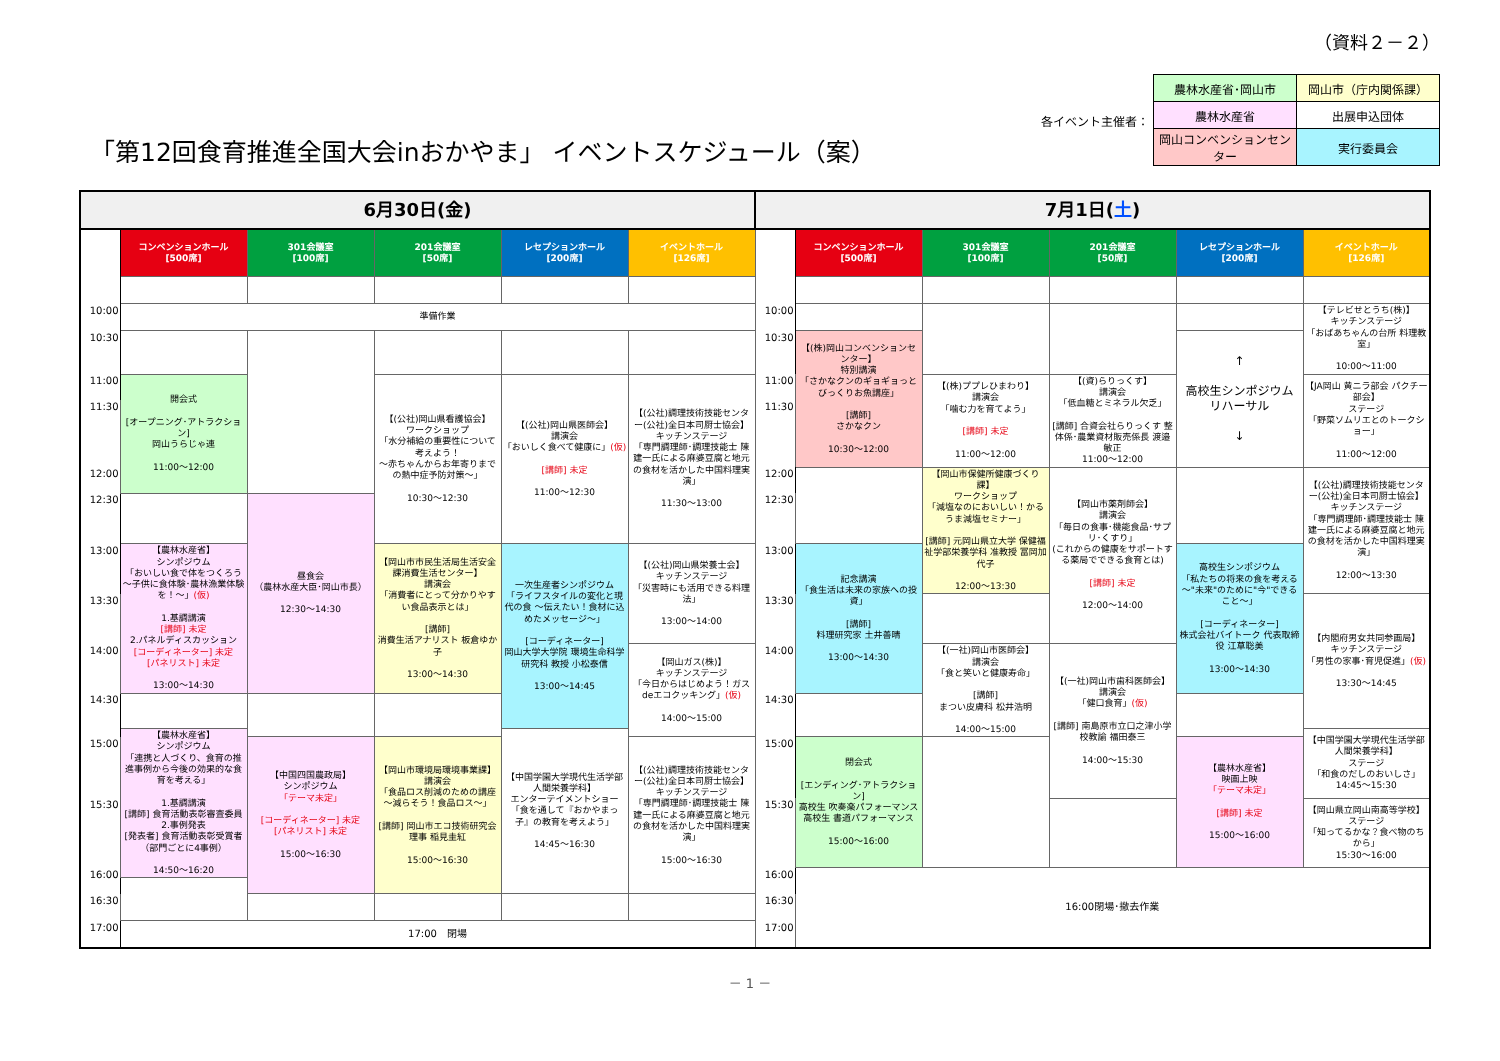（資料２－２）
「第12回食育推進全国大会inおかやま」 イベントスケジュール（案）
各イベント主催者：
| 農林水産省･岡山市 | 岡山市（庁内関係課） |
| 農林水産省 | 出展申込団体 |
| 岡山コンベンションセンター | 実行委員会 |
| 6月30日(金) | | | | | | 7月1日( 土 ) | | | | | |
| --- | --- | --- | --- | --- | --- | --- | --- | --- | --- | --- | --- |
| | コンベンションホール [500席] | 301会議室 [100席] | 201会議室 [50席] | レセプションホール [200席] | イベントホール [126席] | | コンベンションホール [500席] | 301会議室 [100席] | 201会議室 [50席] | レセプションホール [200席] | イベントホール [126席] |
| 10:00 | 準備作業 | | | | | 10:00 | | | | | 【テレビせとうち(株)】 キッチンステージ 「おばあちゃんの台所 料理教室」 10:00～11:00 |
| 10:30 | | | | | | 10:30 | 【(株)岡山コンベンションセンター】 特別講演 「さかなクンのギョギョっとびっくりお魚講座」 [講師] さかなクン 10:30～12:00 | | | ↑ 高校生シンポジウム リハーサル ↓ | |
| 11:00 | 開会式 [オープニング･アトラクション] 岡山うらじゃ連 11:00～12:00 | | 【(公社)岡山県看護協会】 ワークショップ 「水分補給の重要性について考えよう！ ～赤ちゃんからお年寄りまでの熱中症予防対策～」 10:30～12:30 | 【(公社)岡山県医師会】 講演会 「おいしく食べて健康に」 (仮) [講師] 未定 11:00～12:30 | 【(公社)調理技術技能センター(公社)全日本司厨士協会】 キッチンステージ 「専門調理師･調理技能士 陳建一氏による麻婆豆腐と地元の食材を活かした中国料理実演」 11:30～13:00 | 11:00 | | 【(株)ププレひまわり】 講演会 「噛む力を育てよう」 [講師] 未定 11:00～12:00 | 【(資)らりっくす】 講演会 「低血糖とミネラル欠乏」 [講師] 合資会社らりっくす 整体係･農業資材販売係長 渡邉 敏正 11:00～12:00 | | 【JA岡山 黄ニラ部会 パクチー部会】 ステージ 「野菜ソムリエとのトークショー」 11:00～12:00 |
| 11:30 | | | | | | 11:30 | | | | | |
| 12:00 | | | | | | 12:00 | | 【岡山市保健所健康づくり課】 ワークショップ 「減塩なのにおいしい！かるうま減塩セミナー」 [講師] 元岡山県立大学 保健福祉学部栄養学科 准教授 冨岡加代子 12:00～13:30 | 【岡山市薬剤師会】 講演会 「毎日の食事･機能食品･サプリ･くすり」 (これからの健康をサポートする薬局でできる食育とは) [講師] 未定 12:00～14:00 | | 【(公社)調理技術技能センター(公社)全日本司厨士協会】 キッチンステージ 「専門調理師･調理技能士 陳建一氏による麻婆豆腐と地元の食材を活かした中国料理実演」 12:00～13:30 |
| 12:30 | | 昼食会 （農林水産大臣･岡山市長） 12:30～14:30 | | | | 12:30 | | | | | |
| 13:00 | 【農林水産省】 シンポジウム 「おいしい食で体をつくろう～子供に食体験･農林漁業体験を！～」 (仮) 1.基調講演 [講師] 未定 2.パネルディスカッション [コーディネーター] 未定 [パネリスト] 未定 13:00～14:30 | | 【岡山市市民生活局生活安全課消費生活センター】 講演会 「消費者にとって分かりやすい食品表示とは」 [講師] 消費生活アナリスト 板倉ゆか子 13:00～14:30 | 一次生産者シンポジウム 「ライフスタイルの変化と現代の食 ～伝えたい！食材に込めたメッセージ～」 [コーディネーター] 岡山大学大学院 環境生命科学研究科 教授 小松泰信 13:00～14:45 | 【(公社)岡山県栄養士会】 キッチンステージ 「災害時にも活用できる料理法」 13:00～14:00 | 13:00 | 記念講演 「食生活は未来の家族への投資」 [講師] 料理研究家 土井善晴 13:00～14:30 | | | 高校生シンポジウム 「私たちの将来の食を考える～"未来"のために"今"できること～」 [コーディネーター] 株式会社バイトーク 代表取締役 江草聡美 13:00～14:30 | |
| 13:30 | | | | | | 13:30 | | | | | 【内閣府男女共同参画局】 キッチンステージ 「男性の家事･育児促進」 (仮) 13:30～14:45 |
| 14:00 | | | | | 【岡山ガス(株)】 キッチンステージ 「今日からはじめよう！ガスdeエコクッキング」 (仮) 14:00～15:00 | 14:00 | | 【(一社)岡山市医師会】 講演会 「食と笑いと健康寿命」 [講師] まつい皮膚科 松井浩明 14:00～15:00 | 【(一社)岡山市歯科医師会】 講演会 「健口食育」 (仮) [講師] 南島原市立口之津小学校教諭 福田泰三 14:00～15:30 | | |
| 14:30 | | | | | | 14:30 | | | | | |
| | 【農林水産省】 シンポジウム 「連携と人づくり、食育の推進事例から今後の効果的な食育を考える」 1.基調講演 [講師] 食育活動表彰審査委員 2.事例発表 [発表者] 食育活動表彰受賞者 （部門ごとに4事例） 14:50～16:20 | | | 【中国学園大学現代生活学部人間栄養学科】 エンターテイメントショー 「食を通して『おかやまっ子』の教育を考えよう」 14:45～16:30 | | | | | | | 【中国学園大学現代生活学部人間栄養学科】 ステージ 「和食のだしのおいしさ」 14:45～15:30 |
| 15:00 | | 【中国四国農政局】 シンポジウム 「テーマ未定」 [コーディネーター] 未定 [パネリスト] 未定 15:00～16:30 | 【岡山市環境局環境事業課】 講演会 「食品ロス削減のための講座～減らそう！食品ロス～」 [講師] 岡山市エコ技術研究会 理事 稲見圭紅 15:00～16:30 | | 【(公社)調理技術技能センター(公社)全日本司厨士協会】 キッチンステージ 「専門調理師･調理技能士 陳建一氏による麻婆豆腐と地元の食材を活かした中国料理実演」 15:00～16:30 | 15:00 | 閉会式 [エンディング･アトラクション] 高校生 吹奏楽パフォーマンス 高校生 書道パフォーマンス 15:00～16:00 | | | 【農林水産省】 映画上映 「テーマ未定」 [講師] 未定 15:00～16:00 | |
| 15:30 | | | | | | 15:30 | | | | | 【岡山県立岡山南高等学校】 ステージ 「知ってるかな？食べ物のちから」 15:30～16:00 |
| 16:00 | | | | | | 16:00 | 16:00閉場･撤去作業 | | | | |
| 16:30 | | | | | | 16:30 | | | | | |
| 17:00 | 17:00 閉場 | | | | | 17:00 | | | | | |
－ 1 －